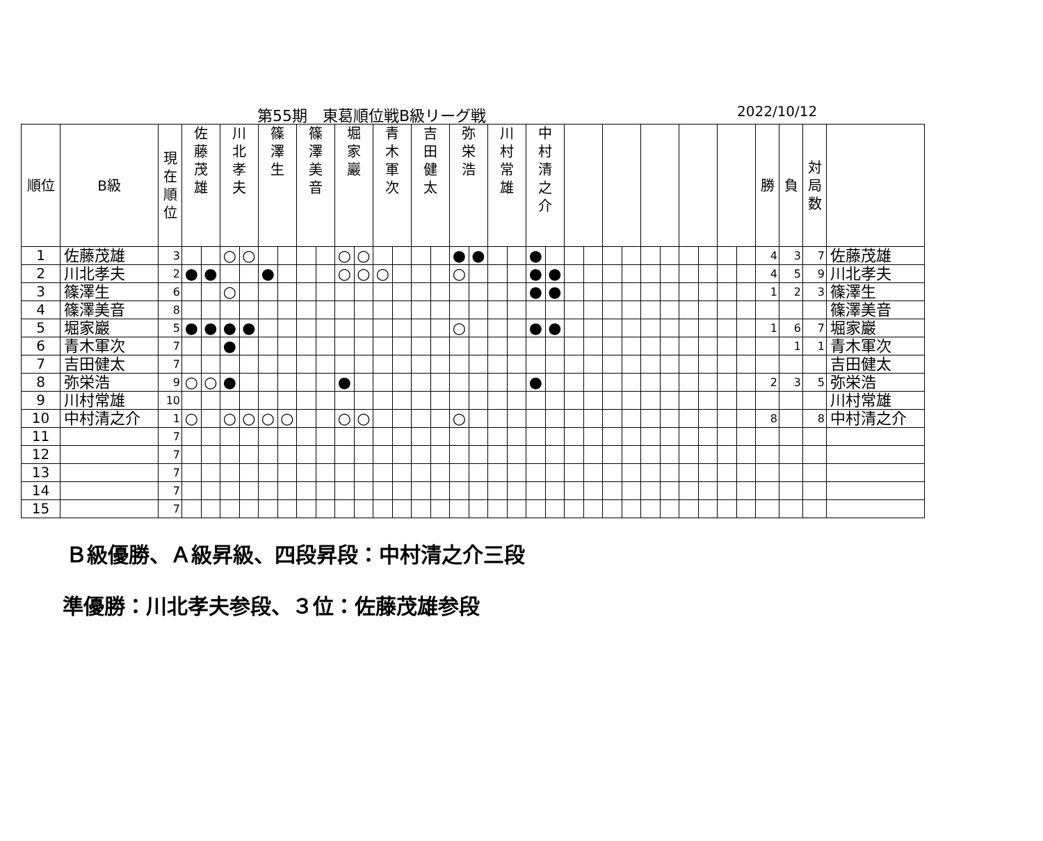第55期　東葛順位戦B級リーグ戦 2022/10/12
| 順位 | B級 | 現 在 順 位 | 佐 藤 茂 雄 | | 川 北 孝 夫 | | 篠 澤 生 | | 篠 澤 美 音 | | 堀 家 巖 | | 青 木 軍 次 | | 吉 田 健 太 | | 弥 栄 浩 | | 川 村 常 雄 | | 中 村 清 之 介 | | | | | | | | | | | | 勝 | 負 | 対 局 数 | |
| --- | --- | --- | --- | --- | --- | --- | --- | --- | --- | --- | --- | --- | --- | --- | --- | --- | --- | --- | --- | --- | --- | --- | --- | --- | --- | --- | --- | --- | --- | --- | --- | --- | --- | --- | --- | --- |
| 1 | 佐藤茂雄 | 3 | | | ○ | ○ | | | | | ○ | ○ | | | | | ● | ● | | | ● | | | | | | | | | | | | 4 | 3 | 7 | 佐藤茂雄 |
| 2 | 川北孝夫 | 2 | ● | ● | | | ● | | | | ○ | ○ | ○ | | | | ○ | | | | ● | ● | | | | | | | | | | | 4 | 5 | 9 | 川北孝夫 |
| 3 | 篠澤生 | 6 | | | ○ | | | | | | | | | | | | | | | | ● | ● | | | | | | | | | | | 1 | 2 | 3 | 篠澤生 |
| 4 | 篠澤美音 | 8 | | | | | | | | | | | | | | | | | | | | | | | | | | | | | | | | | | 篠澤美音 |
| 5 | 堀家巖 | 5 | ● | ● | ● | ● | | | | | | | | | | | ○ | | | | ● | ● | | | | | | | | | | | 1 | 6 | 7 | 堀家巖 |
| 6 | 青木軍次 | 7 | | | ● | | | | | | | | | | | | | | | | | | | | | | | | | | | | | 1 | 1 | 青木軍次 |
| 7 | 吉田健太 | 7 | | | | | | | | | | | | | | | | | | | | | | | | | | | | | | | | | | 吉田健太 |
| 8 | 弥栄浩 | 9 | ○ | ○ | ● | | | | | | ● | | | | | | | | | | ● | | | | | | | | | | | | 2 | 3 | 5 | 弥栄浩 |
| 9 | 川村常雄 | 10 | | | | | | | | | | | | | | | | | | | | | | | | | | | | | | | | | | 川村常雄 |
| 10 | 中村清之介 | 1 | ○ | | ○ | ○ | ○ | ○ | | | ○ | ○ | | | | | ○ | | | | | | | | | | | | | | | | 8 | | 8 | 中村清之介 |
| 11 | | 7 | | | | | | | | | | | | | | | | | | | | | | | | | | | | | | | | | | |
| 12 | | 7 | | | | | | | | | | | | | | | | | | | | | | | | | | | | | | | | | | |
| 13 | | 7 | | | | | | | | | | | | | | | | | | | | | | | | | | | | | | | | | | |
| 14 | | 7 | | | | | | | | | | | | | | | | | | | | | | | | | | | | | | | | | | |
| 15 | | 7 | | | | | | | | | | | | | | | | | | | | | | | | | | | | | | | | | | |
Ｂ級優勝、Ａ級昇級、四段昇段：中村清之介三段
準優勝：川北孝夫参段、３位：佐藤茂雄参段